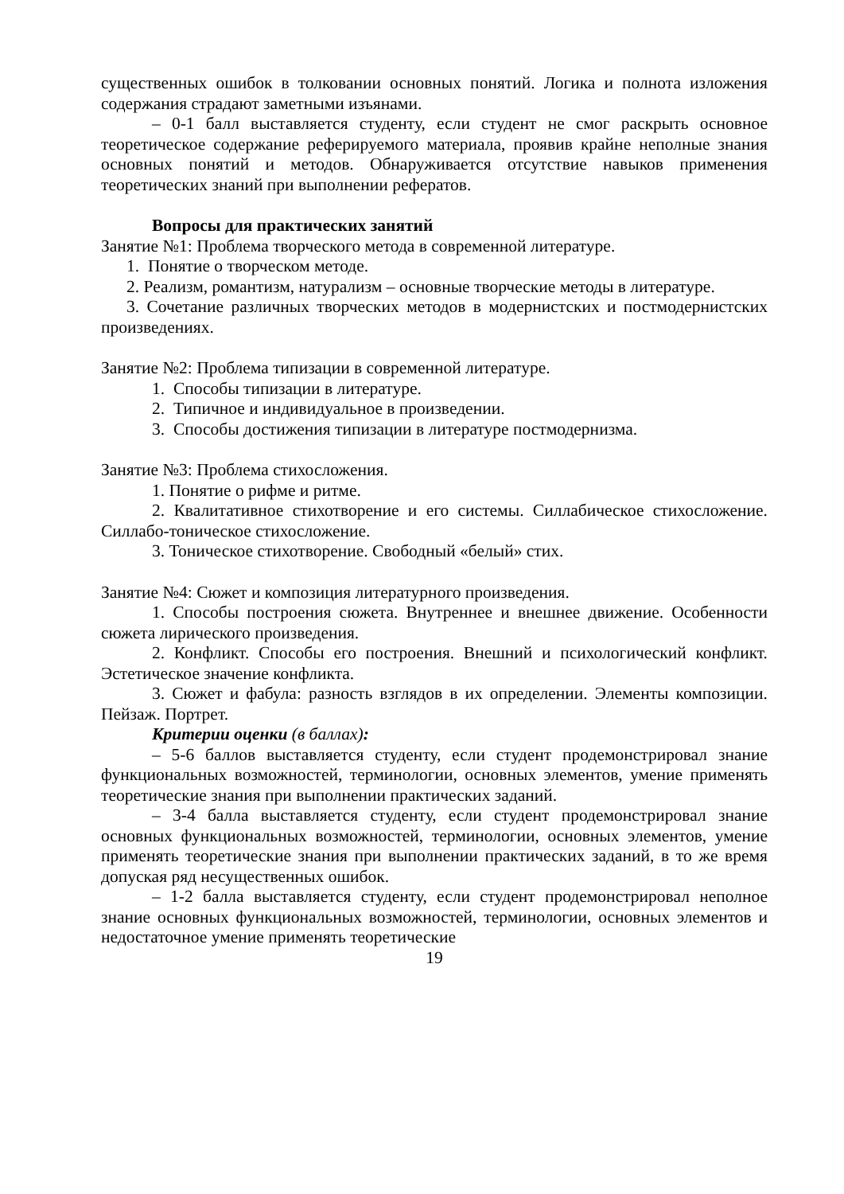существенных ошибок в толковании основных понятий. Логика и полнота изложения содержания страдают заметными изъянами.
– 0-1 балл выставляется студенту, если студент не смог раскрыть основное теоретическое содержание реферируемого материала, проявив крайне неполные знания основных понятий и методов. Обнаруживается отсутствие навыков применения теоретических знаний при выполнении рефератов.
Вопросы для практических занятий
Занятие №1: Проблема творческого метода в современной литературе.
1. Понятие о творческом методе.
2. Реализм, романтизм, натурализм – основные творческие методы в литературе.
3. Сочетание различных творческих методов в модернистских и постмодернистских произведениях.
Занятие №2: Проблема типизации в современной литературе.
1. Способы типизации в литературе.
2. Типичное и индивидуальное в произведении.
3. Способы достижения типизации в литературе постмодернизма.
Занятие №3: Проблема стихосложения.
1. Понятие о рифме и ритме.
2. Квалитативное стихотворение и его системы. Силлабическое стихосложение. Силлабо-тоническое стихосложение.
3. Тоническое стихотворение. Свободный «белый» стих.
Занятие №4: Сюжет и композиция литературного произведения.
1. Способы построения сюжета. Внутреннее и внешнее движение. Особенности сюжета лирического произведения.
2. Конфликт. Способы его построения. Внешний и психологический конфликт. Эстетическое значение конфликта.
3. Сюжет и фабула: разность взглядов в их определении. Элементы композиции. Пейзаж. Портрет.
Критерии оценки (в баллах):
– 5-6 баллов выставляется студенту, если студент продемонстрировал знание функциональных возможностей, терминологии, основных элементов, умение применять теоретические знания при выполнении практических заданий.
– 3-4 балла выставляется студенту, если студент продемонстрировал знание основных функциональных возможностей, терминологии, основных элементов, умение применять теоретические знания при выполнении практических заданий, в то же время допуская ряд несущественных ошибок.
– 1-2 балла выставляется студенту, если студент продемонстрировал неполное знание основных функциональных возможностей, терминологии, основных элементов и недостаточное умение применять теоретические
19